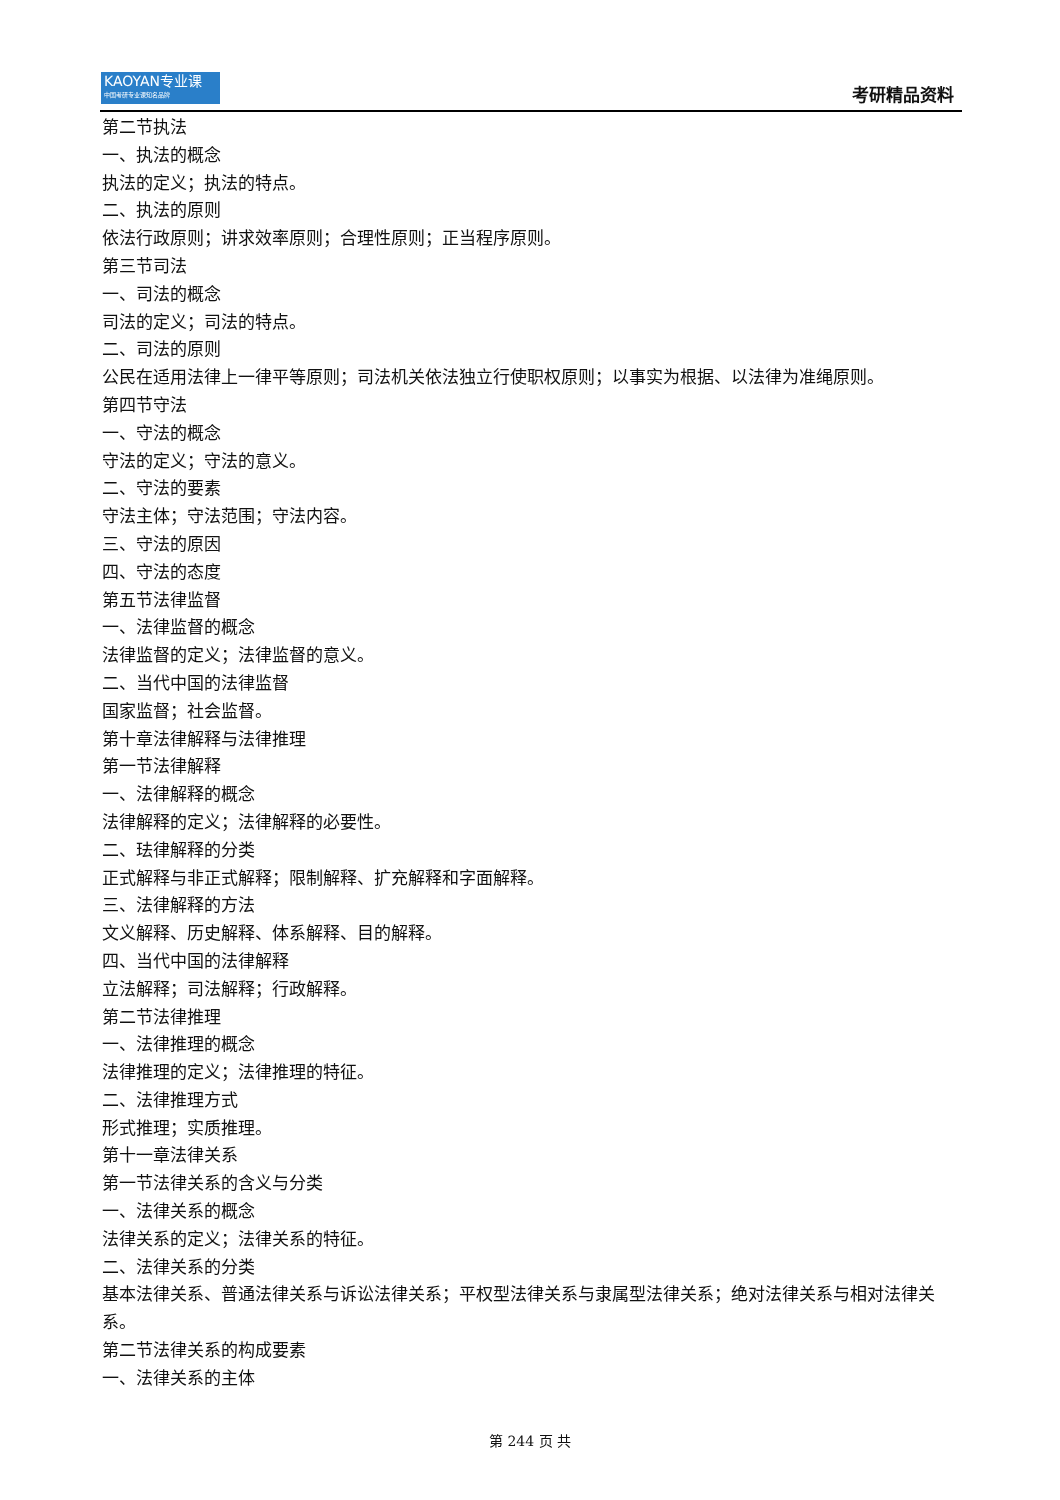KAOYAN专业课
中国考研专业课知名品牌
考研精品资料
第二节执法
一、执法的概念
执法的定义；执法的特点。
二、执法的原则
依法行政原则；讲求效率原则；合理性原则；正当程序原则。
第三节司法
一、司法的概念
司法的定义；司法的特点。
二、司法的原则
公民在适用法律上一律平等原则；司法机关依法独立行使职权原则；以事实为根据、以法律为准绳原则。
第四节守法
一、守法的概念
守法的定义；守法的意义。
二、守法的要素
守法主体；守法范围；守法内容。
三、守法的原因
四、守法的态度
第五节法律监督
一、法律监督的概念
法律监督的定义；法律监督的意义。
二、当代中国的法律监督
国家监督；社会监督。
第十章法律解释与法律推理
第一节法律解释
一、法律解释的概念
法律解释的定义；法律解释的必要性。
二、珐律解释的分类
正式解释与非正式解释；限制解释、扩充解释和字面解释。
三、法律解释的方法
文义解释、历史解释、体系解释、目的解释。
四、当代中国的法律解释
立法解释；司法解释；行政解释。
第二节法律推理
一、法律推理的概念
法律推理的定义；法律推理的特征。
二、法律推理方式
形式推理；实质推理。
第十一章法律关系
第一节法律关系的含义与分类
一、法律关系的概念
法律关系的定义；法律关系的特征。
二、法律关系的分类
基本法律关系、普通法律关系与诉讼法律关系；平权型法律关系与隶属型法律关系；绝对法律关系与相对法律关系。
第二节法律关系的构成要素
一、法律关系的主体
第 244 页 共